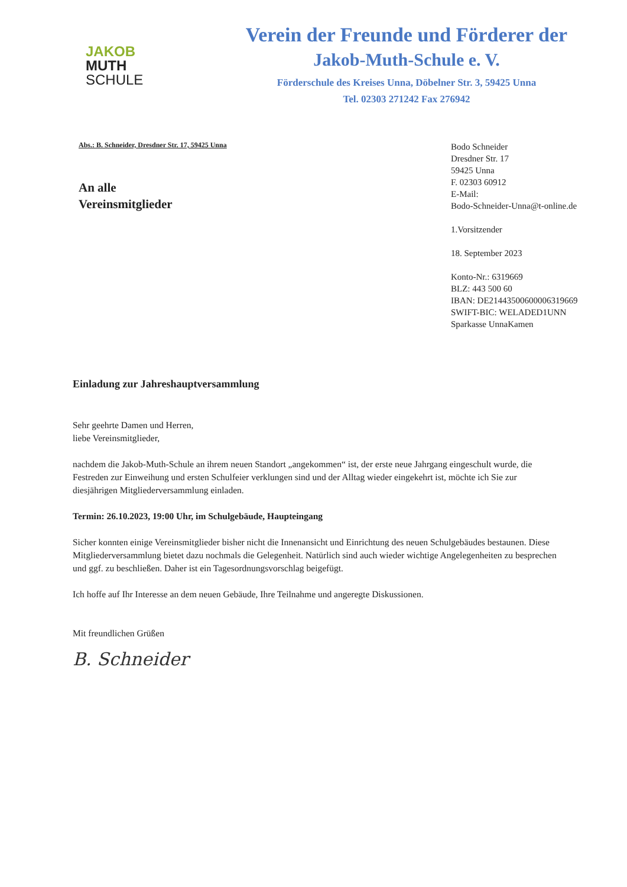JAKOB
MUTH
SCHULE
Verein der Freunde und Förderer der
Jakob-Muth-Schule e. V.
Förderschule des Kreises Unna, Döbelner Str. 3, 59425 Unna
Tel. 02303 271242 Fax 276942
Abs.: B. Schneider, Dresdner Str. 17, 59425 Unna
An alle
Vereinsmitglieder
Bodo Schneider
Dresdner Str. 17
59425 Unna
F. 02303 60912
E-Mail:
Bodo-Schneider-Unna@t-online.de
1.Vorsitzender
18. September 2023
Konto-Nr.: 6319669
BLZ: 443 500 60
IBAN: DE21443500600006319669
SWIFT-BIC: WELADED1UNN
Sparkasse UnnaKamen
Einladung zur Jahreshauptversammlung
Sehr geehrte Damen und Herren,
liebe Vereinsmitglieder,
nachdem die Jakob-Muth-Schule an ihrem neuen Standort „angekommen“ ist, der erste neue Jahrgang eingeschult wurde, die Festreden zur Einweihung und ersten Schulfeier verklungen sind und der Alltag wieder eingekehrt ist, möchte ich Sie zur diesjährigen Mitgliederversammlung einladen.
Termin: 26.10.2023, 19:00 Uhr, im Schulgebäude, Haupteingang
Sicher konnten einige Vereinsmitglieder bisher nicht die Innenansicht und Einrichtung des neuen Schulgebäudes bestaunen. Diese Mitgliederversammlung bietet dazu nochmals die Gelegenheit. Natürlich sind auch wieder wichtige Angelegenheiten zu besprechen und ggf. zu beschließen. Daher ist ein Tagesordnungsvorschlag beigefügt.
Ich hoffe auf Ihr Interesse an dem neuen Gebäude, Ihre Teilnahme und angeregte Diskussionen.
Mit freundlichen Grüßen
B. Schneider